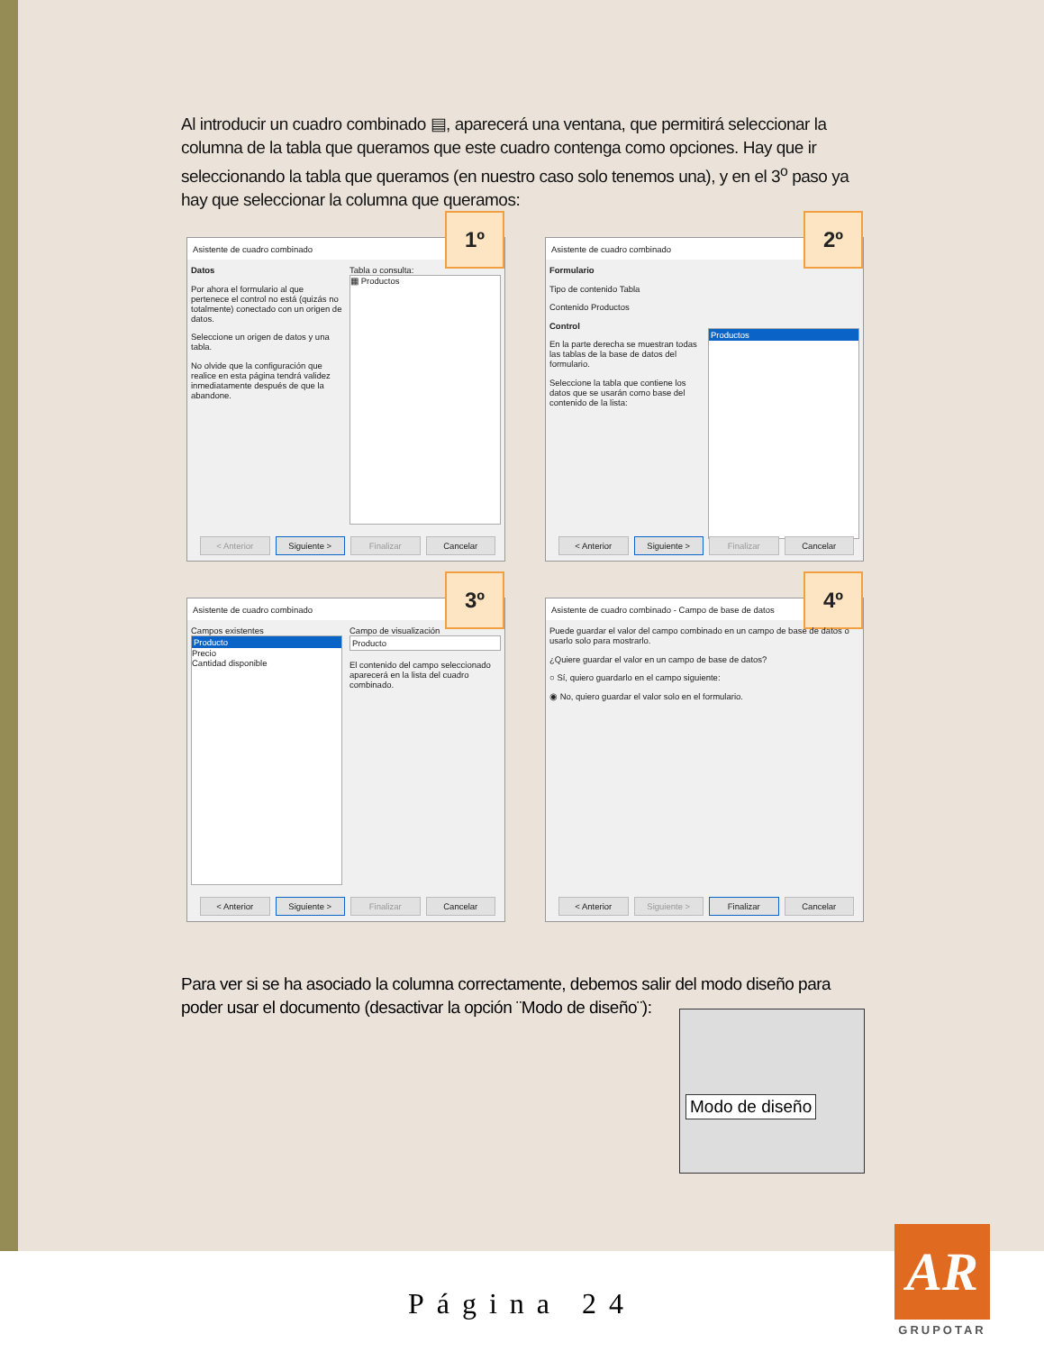Al introducir un cuadro combinado ▤, aparecerá una ventana, que permitirá seleccionar la columna de la tabla que queramos que este cuadro contenga como opciones. Hay que ir seleccionando la tabla que queramos (en nuestro caso solo tenemos una), y en el 3<sup>o</sup> paso ya hay que seleccionar la columna que queramos:
Asistente de cuadro combinado
1º
Datos
Por ahora el formulario al que pertenece el control no está (quizás no totalmente) conectado con un origen de datos.
Seleccione un origen de datos y una tabla.
No olvide que la configuración que realice en esta página tendrá validez inmediatamente después de que la abandone.
Tabla o consulta:
▦ Productos
< Anterior Siguiente > Finalizar Cancelar
Asistente de cuadro combinado
2º
Formulario
Tipo de contenido Tabla
Contenido Productos
Control
En la parte derecha se muestran todas las tablas de la base de datos del formulario.
Seleccione la tabla que contiene los datos que se usarán como base del contenido de la lista:
Productos
< Anterior Siguiente > Finalizar Cancelar
Asistente de cuadro combinado
3º
Campos existentes
Producto
Precio
Cantidad disponible
Campo de visualización
Producto
El contenido del campo seleccionado aparecerá en la lista del cuadro combinado.
< Anterior Siguiente > Finalizar Cancelar
Asistente de cuadro combinado - Campo de base de datos
4º
Puede guardar el valor del campo combinado en un campo de base de datos o usarlo solo para mostrarlo.
¿Quiere guardar el valor en un campo de base de datos?
○ Sí, quiero guardarlo en el campo siguiente:
◉ No, quiero guardar el valor solo en el formulario.
< Anterior Siguiente > Finalizar Cancelar
Para ver si se ha asociado la columna correctamente, debemos salir del modo diseño para poder usar el documento (desactivar la opción ¨Modo de diseño¨):
Modo de diseño
Página 24
AR
GRUPOTAR